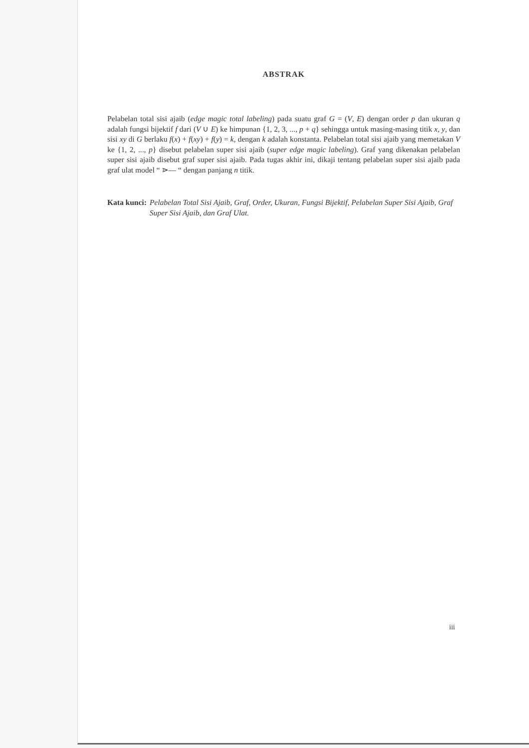ABSTRAK
Pelabelan total sisi ajaib (edge magic total labeling) pada suatu graf G = (V, E) dengan order p dan ukuran q adalah fungsi bijektif f dari (V ∪ E) ke himpunan {1, 2, 3, ..., p + q} sehingga untuk masing-masing titik x, y, dan sisi xy di G berlaku f(x) + f(xy) + f(y) = k, dengan k adalah konstanta. Pelabelan total sisi ajaib yang memetakan V ke {1, 2, ..., p} disebut pelabelan super sisi ajaib (super edge magic labeling). Graf yang dikenakan pelabelan super sisi ajaib disebut graf super sisi ajaib. Pada tugas akhir ini, dikaji tentang pelabelan super sisi ajaib pada graf ulat model “ ⋗— “ dengan panjang n titik.
Kata kunci: Pelabelan Total Sisi Ajaib, Graf, Order, Ukuran, Fungsi Bijektif, Pelabelan Super Sisi Ajaib, Graf Super Sisi Ajaib, dan Graf Ulat.
iii